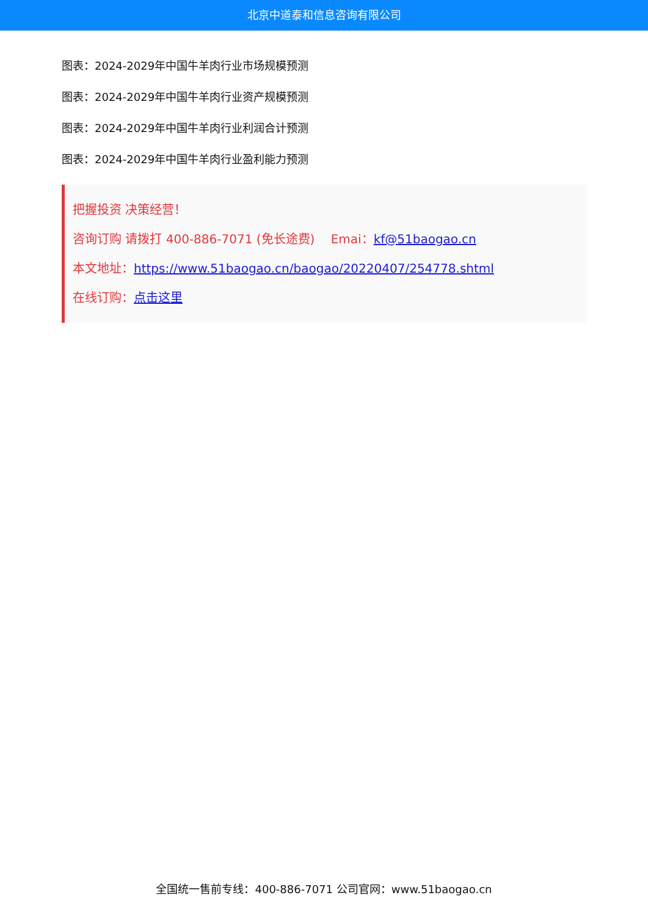北京中道泰和信息咨询有限公司
图表：2024-2029年中国牛羊肉行业市场规模预测
图表：2024-2029年中国牛羊肉行业资产规模预测
图表：2024-2029年中国牛羊肉行业利润合计预测
图表：2024-2029年中国牛羊肉行业盈利能力预测
把握投资 决策经营！
咨询订购 请拨打 400-886-7071 (免长途费)　 Emai：kf@51baogao.cn
本文地址：https://www.51baogao.cn/baogao/20220407/254778.shtml
在线订购：点击这里
全国统一售前专线：400-886-7071 公司官网：www.51baogao.cn